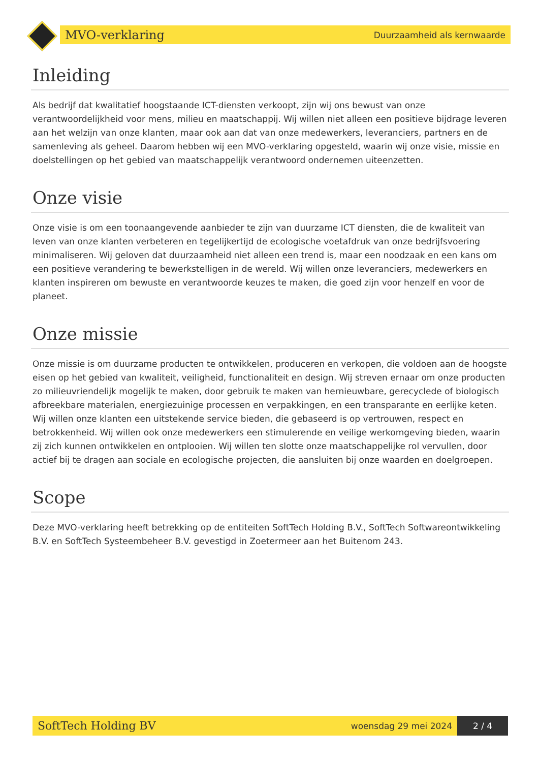MVO-verklaring Duurzaamheid als kernwaarde
Inleiding
Als bedrijf dat kwalitatief hoogstaande ICT-diensten verkoopt, zijn wij ons bewust van onze verantwoordelijkheid voor mens, milieu en maatschappij. Wij willen niet alleen een positieve bijdrage leveren aan het welzijn van onze klanten, maar ook aan dat van onze medewerkers, leveranciers, partners en de samenleving als geheel. Daarom hebben wij een MVO-verklaring opgesteld, waarin wij onze visie, missie en doelstellingen op het gebied van maatschappelijk verantwoord ondernemen uiteenzetten.
Onze visie
Onze visie is om een toonaangevende aanbieder te zijn van duurzame ICT diensten, die de kwaliteit van leven van onze klanten verbeteren en tegelijkertijd de ecologische voetafdruk van onze bedrijfsvoering minimaliseren. Wij geloven dat duurzaamheid niet alleen een trend is, maar een noodzaak en een kans om een positieve verandering te bewerkstelligen in de wereld. Wij willen onze leveranciers, medewerkers en klanten inspireren om bewuste en verantwoorde keuzes te maken, die goed zijn voor henzelf en voor de planeet.
Onze missie
Onze missie is om duurzame producten te ontwikkelen, produceren en verkopen, die voldoen aan de hoogste eisen op het gebied van kwaliteit, veiligheid, functionaliteit en design. Wij streven ernaar om onze producten zo milieuvriendelijk mogelijk te maken, door gebruik te maken van hernieuwbare, gerecyclede of biologisch afbreekbare materialen, energiezuinige processen en verpakkingen, en een transparante en eerlijke keten. Wij willen onze klanten een uitstekende service bieden, die gebaseerd is op vertrouwen, respect en betrokkenheid. Wij willen ook onze medewerkers een stimulerende en veilige werkomgeving bieden, waarin zij zich kunnen ontwikkelen en ontplooien. Wij willen ten slotte onze maatschappelijke rol vervullen, door actief bij te dragen aan sociale en ecologische projecten, die aansluiten bij onze waarden en doelgroepen.
Scope
Deze MVO-verklaring heeft betrekking op de entiteiten SoftTech Holding B.V., SoftTech Softwareontwikkeling B.V. en SoftTech Systeembeheer B.V. gevestigd in Zoetermeer aan het Buitenom 243.
SoftTech Holding BV woensdag 29 mei 2024 2 / 4